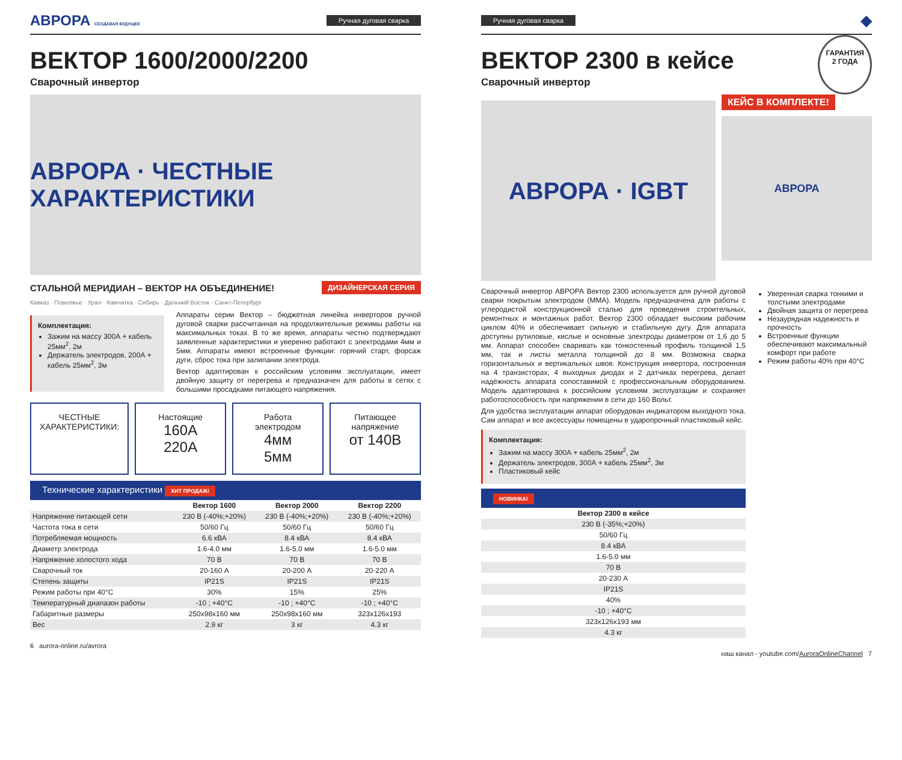АВРОРА СОЗДАВАЯ БУДУЩЕЕ Ручная дуговая сварка
ВЕКТОР 1600/2000/2200
Сварочный инвертор
АВРОРА · ЧЕСТНЫЕ ХАРАКТЕРИСТИКИ
СТАЛЬНОЙ МЕРИДИАН – ВЕКТОР НА ОБЪЕДИНЕНИЕ! ДИЗАЙНЕРСКАЯ СЕРИЯ
Кавказ · Поволжье · Урал · Камчатка · Сибирь · Дальний Восток · Санкт-Петербург
Комплектация:
Зажим на массу 300А + кабель 25мм<sup>2</sup>, 2м
Держатель электродов, 200А + кабель 25мм<sup>2</sup>, 3м
Аппараты серии Вектор – бюджетная линейка инверторов ручной дуговой сварки рассчитанная на продолжительные режимы работы на максимальных токах. В то же время, аппараты честно подтверждают заявленные характеристики и уверенно работают с электродами 4мм и 5мм. Аппараты имеют встроенные функции: горячий старт, форсаж дуги, сброс тока при залипании электрода.
Вектор адаптирован к российским условиям эксплуатации, имеет двойную защиту от перегрева и предназначен для работы в сетях с большими просадками питающего напряжения.
ЧЕСТНЫЕ ХАРАКТЕРИСТИКИ: Настоящие
160А
220А
Работа электродом
4мм
5мм
Питающее напряжение
от 140В
Технические характеристики ХИТ ПРОДАЖ!
| | Вектор 1600 | Вектор 2000 | Вектор 2200 |
| --- | --- | --- | --- |
| Напряжение питающей сети | 230 В (-40%;+20%) | 230 В (-40%;+20%) | 230 В (-40%;+20%) |
| Частота тока в сети | 50/60 Гц | 50/60 Гц | 50/60 Гц |
| Потребляемая мощность | 6.6 кВА | 8.4 кВА | 8.4 кВА |
| Диаметр электрода | 1.6-4.0 мм | 1.6-5.0 мм | 1.6-5.0 мм |
| Напряжение холостого хода | 70 В | 70 В | 70 В |
| Сварочный ток | 20-160 А | 20-200 А | 20-220 А |
| Степень защиты | IP21S | IP21S | IP21S |
| Режим работы при 40°С | 30% | 15% | 25% |
| Температурный диапазон работы | -10 ; +40°С | -10 ; +40°С | -10 ; +40°С |
| Габаритные размеры | 250х98х160 мм | 250х98х160 мм | 323х126х193 |
| Вес | 2.9 кг | 3 кг | 4.3 кг |
6 aurora-online.ru/avrora
Ручная дуговая сварка ◆
ВЕКТОР 2300 в кейсе
Сварочный инвертор
ГАРАНТИЯ
2 ГОДА
АВРОРА · IGBT
КЕЙС В КОМПЛЕКТЕ!
АВРОРА
Сварочный инвертор АВРОРА Вектор 2300 используется для ручной дуговой сварки покрытым электродом (ММА). Модель предназначена для работы с углеродистой конструкционной сталью для проведения строительных, ремонтных и монтажных работ. Вектор 2300 обладает высоким рабочим циклом 40% и обеспечивает сильную и стабильную дугу. Для аппарата доступны рутиловые, кислые и основные электроды диаметром от 1,6 до 5 мм. Аппарат способен сваривать как тонкостенный профиль толщиной 1,5 мм, так и листы металла толщиной до 8 мм. Возможна сварка горизонтальных и вертикальных швов. Конструкция инвертора, построенная на 4 транзисторах, 4 выходных диодах и 2 датчиках перегрева, делает надёжность аппарата сопоставимой с профессиональным оборудованием. Модель адаптирована к российским условиям эксплуатации и сохраняет работоспособность при напряжении в сети до 160 Вольт.
Для удобства эксплуатации аппарат оборудован индикатором выходного тока. Сам аппарат и все аксессуары помещены в ударопрочный пластиковый кейс.
Комплектация:
Зажим на массу 300А + кабель 25мм<sup>2</sup>, 2м
Держатель электродов, 300А + кабель 25мм<sup>2</sup>, 3м
Пластиковый кейс
НОВИНКА!
| Вектор 2300 в кейсе |
| --- |
| 230 В (-35%;+20%) |
| 50/60 Гц |
| 8.4 кВА |
| 1.6-5.0 мм |
| 70 В |
| 20-230 А |
| IP21S |
| 40% |
| -10 ; +40°С |
| 323х126х193 мм |
| 4.3 кг |
Уверенная сварка тонкими и толстыми электродами
Двойная защита от перегрева
Незаурядная надежность и прочность
Встроенные функции обеспечивают максимальный комфорт при работе
Режим работы 40% при 40°С
наш канал - youtube.com/AuroraOnlineChannel 7